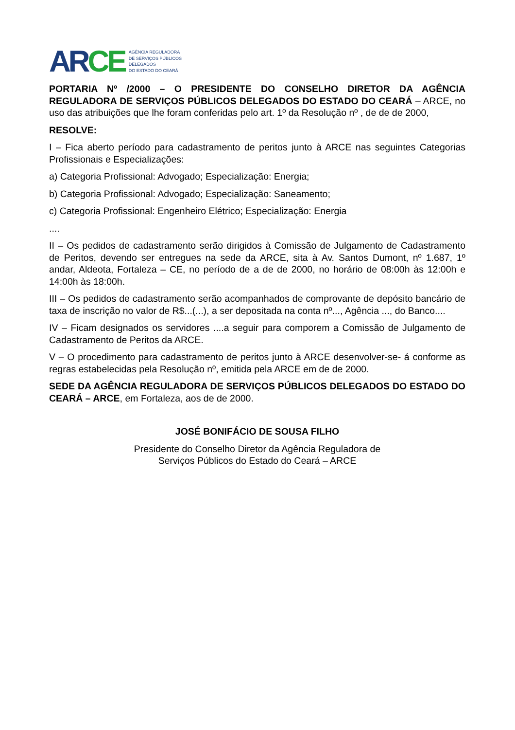AR CE
AGÊNCIA REGULADORA
DE SERVIÇOS PÚBLICOS
DELEGADOS
DO ESTADO DO CEARÁ
PORTARIA Nº /2000 – O PRESIDENTE DO CONSELHO DIRETOR DA AGÊNCIA REGULADORA DE SERVIÇOS PÚBLICOS DELEGADOS DO ESTADO DO CEARÁ – ARCE, no uso das atribuições que lhe foram conferidas pelo art. 1º da Resolução nº , de de de 2000,
RESOLVE:
I – Fica aberto período para cadastramento de peritos junto à ARCE nas seguintes Categorias Profissionais e Especializações:
a) Categoria Profissional: Advogado; Especialização: Energia;
b) Categoria Profissional: Advogado; Especialização: Saneamento;
c) Categoria Profissional: Engenheiro Elétrico; Especialização: Energia
....
II – Os pedidos de cadastramento serão dirigidos à Comissão de Julgamento de Cadastramento de Peritos, devendo ser entregues na sede da ARCE, sita à Av. Santos Dumont, nº 1.687, 1º andar, Aldeota, Fortaleza – CE, no período de a de de 2000, no horário de 08:00h às 12:00h e 14:00h às 18:00h.
III – Os pedidos de cadastramento serão acompanhados de comprovante de depósito bancário de taxa de inscrição no valor de R$...(...), a ser depositada na conta nº..., Agência ..., do Banco....
IV – Ficam designados os servidores ....a seguir para comporem a Comissão de Julgamento de Cadastramento de Peritos da ARCE.
V – O procedimento para cadastramento de peritos junto à ARCE desenvolver-se- á conforme as regras estabelecidas pela Resolução nº, emitida pela ARCE em de de 2000.
SEDE DA AGÊNCIA REGULADORA DE SERVIÇOS PÚBLICOS DELEGADOS DO ESTADO DO CEARÁ – ARCE, em Fortaleza, aos de de 2000.
JOSÉ BONIFÁCIO DE SOUSA FILHO
Presidente do Conselho Diretor da Agência Reguladora de
Serviços Públicos do Estado do Ceará – ARCE